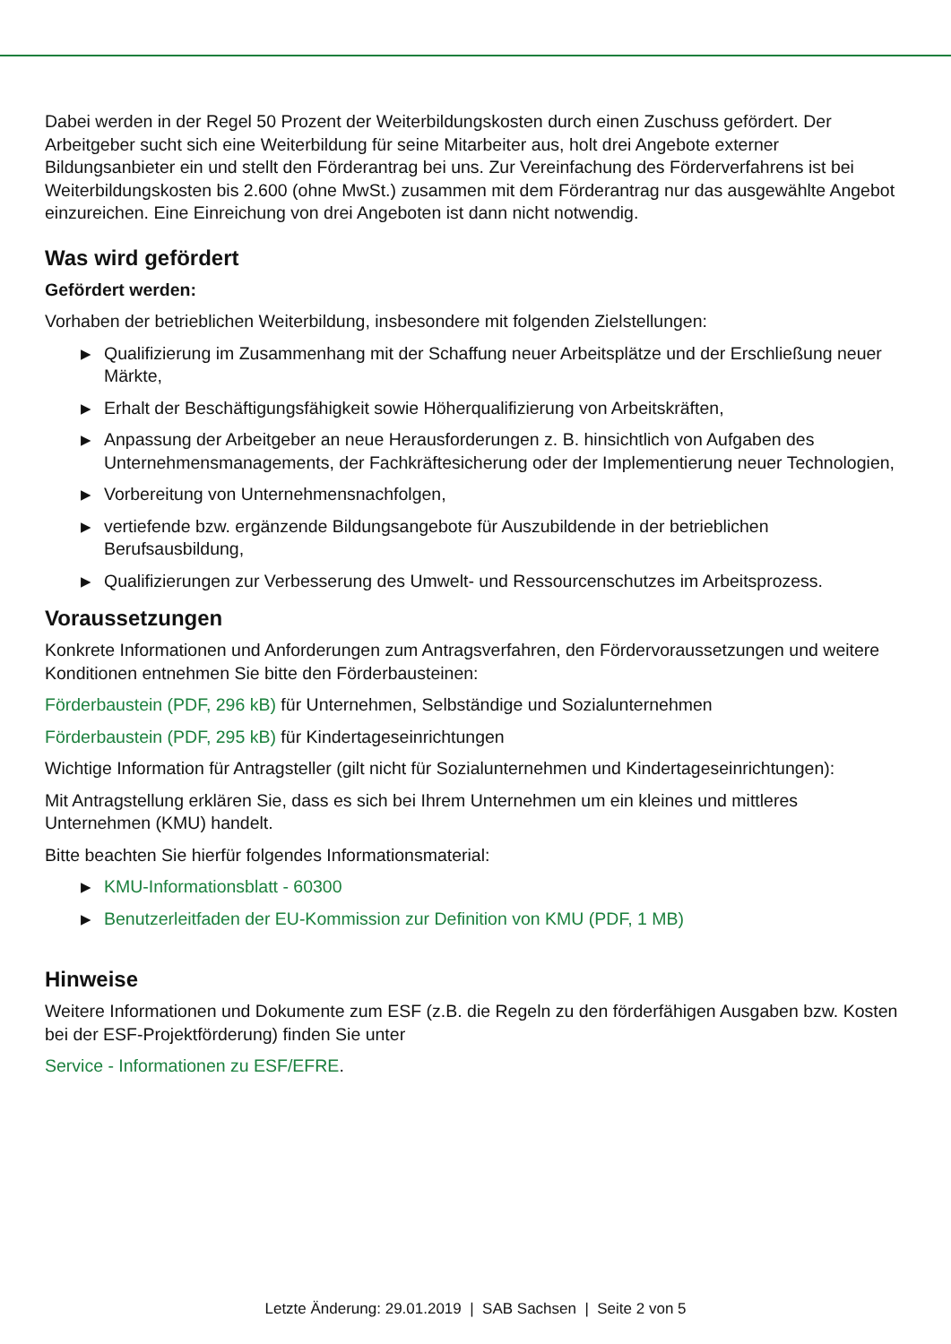Dabei werden in der Regel 50 Prozent der Weiterbildungskosten durch einen Zuschuss gefördert. Der Arbeitgeber sucht sich eine Weiterbildung für seine Mitarbeiter aus, holt drei Angebote externer Bildungsanbieter ein und stellt den Förderantrag bei uns. Zur Vereinfachung des Förderverfahrens ist bei Weiterbildungskosten bis 2.600 (ohne MwSt.) zusammen mit dem Förderantrag nur das ausgewählte Angebot einzureichen. Eine Einreichung von drei Angeboten ist dann nicht notwendig.
Was wird gefördert
Gefördert werden:
Vorhaben der betrieblichen Weiterbildung, insbesondere mit folgenden Zielstellungen:
▶ Qualifizierung im Zusammenhang mit der Schaffung neuer Arbeitsplätze und der Erschließung neuer Märkte,
▶ Erhalt der Beschäftigungsfähigkeit sowie Höherqualifizierung von Arbeitskräften,
▶ Anpassung der Arbeitgeber an neue Herausforderungen z. B. hinsichtlich von Aufgaben des Unternehmensmanagements, der Fachkräftesicherung oder der Implementierung neuer Technologien,
▶ Vorbereitung von Unternehmensnachfolgen,
▶ vertiefende bzw. ergänzende Bildungsangebote für Auszubildende in der betrieblichen Berufsausbildung,
▶ Qualifizierungen zur Verbesserung des Umwelt- und Ressourcenschutzes im Arbeitsprozess.
Voraussetzungen
Konkrete Informationen und Anforderungen zum Antragsverfahren, den Fördervoraussetzungen und weitere Konditionen entnehmen Sie bitte den Förderbausteinen:
Förderbaustein (PDF, 296 kB) für Unternehmen, Selbständige und Sozialunternehmen
Förderbaustein (PDF, 295 kB) für Kindertageseinrichtungen
Wichtige Information für Antragsteller (gilt nicht für Sozialunternehmen und Kindertageseinrichtungen):
Mit Antragstellung erklären Sie, dass es sich bei Ihrem Unternehmen um ein kleines und mittleres Unternehmen (KMU) handelt.
Bitte beachten Sie hierfür folgendes Informationsmaterial:
▶ KMU-Informationsblatt - 60300
▶ Benutzerleitfaden der EU-Kommission zur Definition von KMU (PDF, 1 MB)
Hinweise
Weitere Informationen und Dokumente zum ESF (z.B. die Regeln zu den förderfähigen Ausgaben bzw. Kosten bei der ESF-Projektförderung) finden Sie unter
Service - Informationen zu ESF/EFRE.
Letzte Änderung: 29.01.2019 | SAB Sachsen | Seite 2 von 5